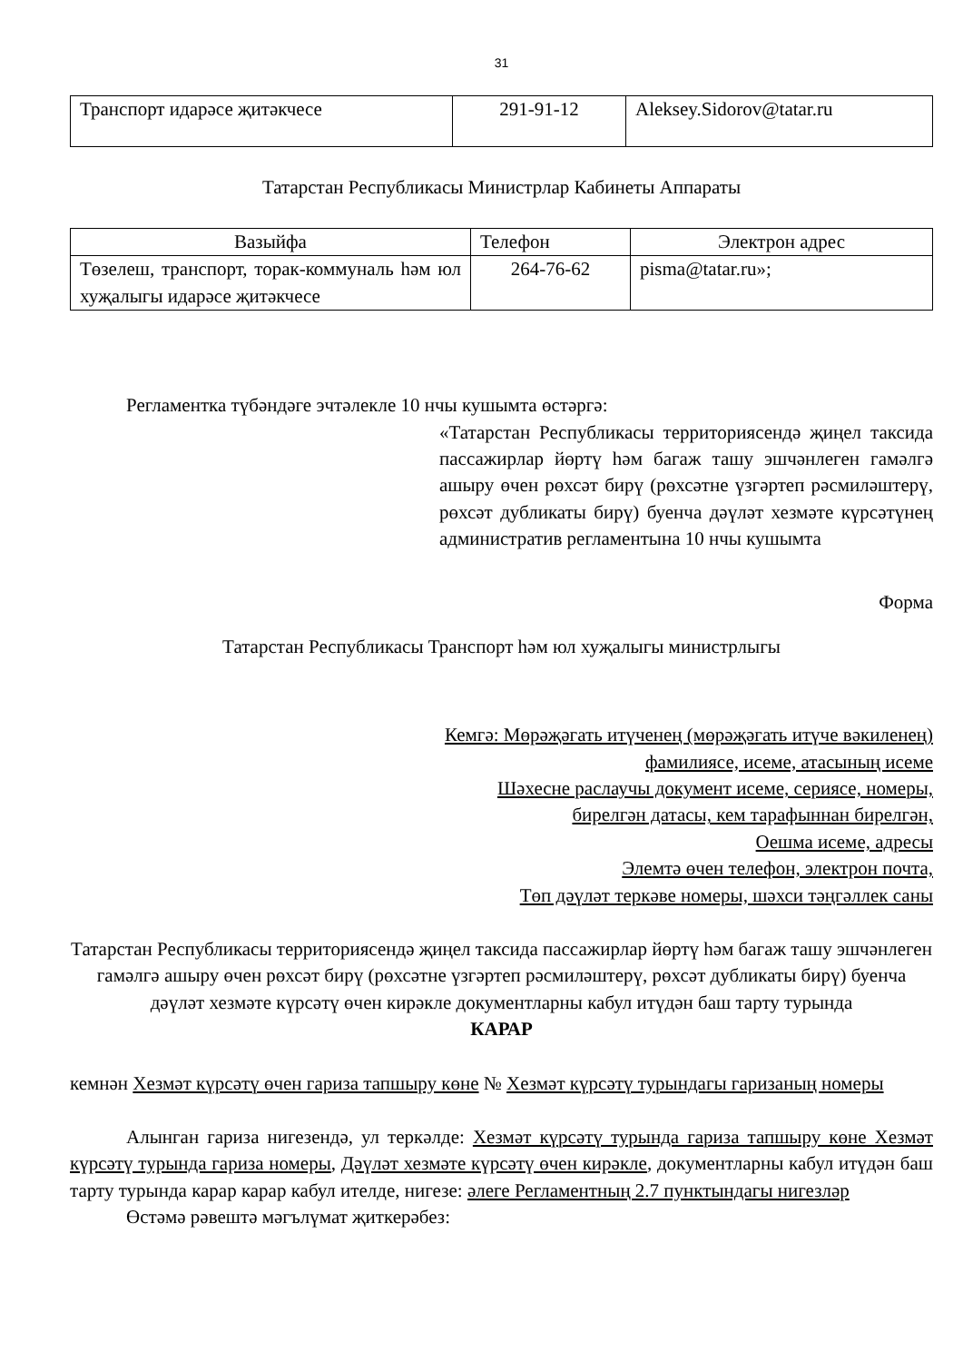31
| Транспорт идарәсе җитәкчесе | 291-91-12 | Aleksey.Sidorov@tatar.ru |
Татарстан Республикасы Министрлар Кабинеты Аппараты
| Вазыйфа | Телефон | Электрон адрес |
| --- | --- | --- |
| Төзелеш, транспорт, торак-коммуналь һәм юл хуҗалыгы идарәсе җитәкчесе | 264-76-62 | pisma@tatar.ru»; |
Регламентка түбәндәге эчтәлекле 10 нчы кушымта өстәргә:
«Татарстан Республикасы территориясендә җиңел таксида пассажирлар йөртү һәм багаж ташу эшчәнлеген гамәлгә ашыру өчен рөхсәт бирү (рөхсәтне үзгәртеп рәсмиләштерү, рөхсәт дубликаты бирү) буенча дәүләт хезмәте күрсәтүнең административ регламентына 10 нчы кушымта
Форма
Татарстан Республикасы Транспорт һәм юл хуҗалыгы министрлыгы
Кемгә: Мөрәҗәгать итүченең (мөрәҗәгать итүче вәкиленең)
фамилиясе, исеме, атасының исеме
Шәхесне раслаучы документ исеме, сериясе, номеры,
бирелгән датасы, кем тарафыннан бирелгән,
Оешма исеме, адресы
Элемтә өчен телефон, электрон почта,
Төп дәүләт теркәве номеры, шәхси тәңгәллек саны
Татарстан Республикасы территориясендә җиңел таксида пассажирлар йөртү һәм багаж ташу эшчәнлеген гамәлгә ашыру өчен рөхсәт бирү (рөхсәтне үзгәртеп рәсмиләштерү, рөхсәт дубликаты бирү) буенча дәүләт хезмәте күрсәтү өчен кирәкле документларны кабул итүдән баш тарту турында
КАРАР
кемнән Хезмәт күрсәтү өчен гариза тапшыру көне № Хезмәт күрсәтү турындагы гаризаның номеры
Алынган гариза нигезендә, ул теркәлде: Хезмәт күрсәтү турында гариза тапшыру көне Хезмәт күрсәтү турында гариза номеры, Дәүләт хезмәте күрсәтү өчен кирәкле, документларны кабул итүдән баш тарту турында карар карар кабул ителде, нигезе: әлеге Регламентның 2.7 пунктындагы нигезләр
Өстәмә рәвештә мәгълүмат җиткерәбез: